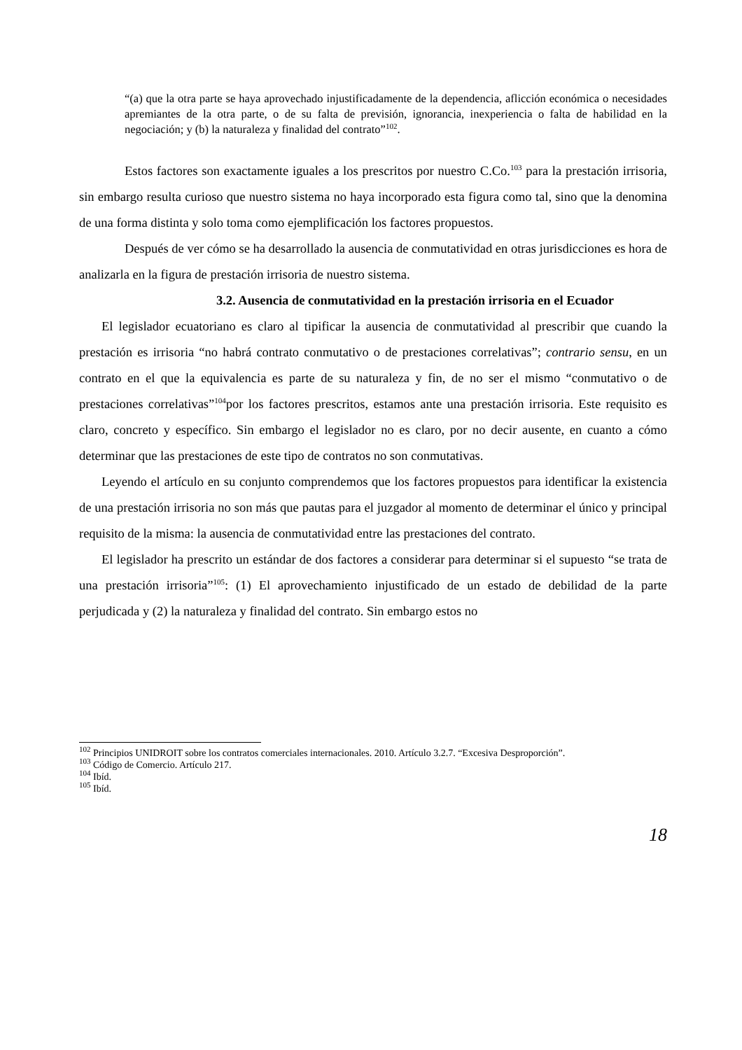“(a) que la otra parte se haya aprovechado injustificadamente de la dependencia, aflicción económica o necesidades apremiantes de la otra parte, o de su falta de previsión, ignorancia, inexperiencia o falta de habilidad en la negociación; y (b) la naturaleza y finalidad del contrato”<sup>102</sup>.
Estos factores son exactamente iguales a los prescritos por nuestro C.Co.<sup>103</sup> para la prestación irrisoria, sin embargo resulta curioso que nuestro sistema no haya incorporado esta figura como tal, sino que la denomina de una forma distinta y solo toma como ejemplificación los factores propuestos.
Después de ver cómo se ha desarrollado la ausencia de conmutatividad en otras jurisdicciones es hora de analizarla en la figura de prestación irrisoria de nuestro sistema.
3.2. Ausencia de conmutatividad en la prestación irrisoria en el Ecuador
El legislador ecuatoriano es claro al tipificar la ausencia de conmutatividad al prescribir que cuando la prestación es irrisoria “no habrá contrato conmutativo o de prestaciones correlativas”; contrario sensu, en un contrato en el que la equivalencia es parte de su naturaleza y fin, de no ser el mismo “conmutativo o de prestaciones correlativas”<sup>104</sup>por los factores prescritos, estamos ante una prestación irrisoria. Este requisito es claro, concreto y específico. Sin embargo el legislador no es claro, por no decir ausente, en cuanto a cómo determinar que las prestaciones de este tipo de contratos no son conmutativas.
Leyendo el artículo en su conjunto comprendemos que los factores propuestos para identificar la existencia de una prestación irrisoria no son más que pautas para el juzgador al momento de determinar el único y principal requisito de la misma: la ausencia de conmutatividad entre las prestaciones del contrato.
El legislador ha prescrito un estándar de dos factores a considerar para determinar si el supuesto “se trata de una prestación irrisoria”<sup>105</sup>: (1) El aprovechamiento injustificado de un estado de debilidad de la parte perjudicada y (2) la naturaleza y finalidad del contrato. Sin embargo estos no
<sup>102</sup> Principios UNIDROIT sobre los contratos comerciales internacionales. 2010. Artículo 3.2.7. “Excesiva Desproporción”.
<sup>103</sup> Código de Comercio. Artículo 217.
<sup>104</sup> Ibíd.
<sup>105</sup> Ibíd.
18